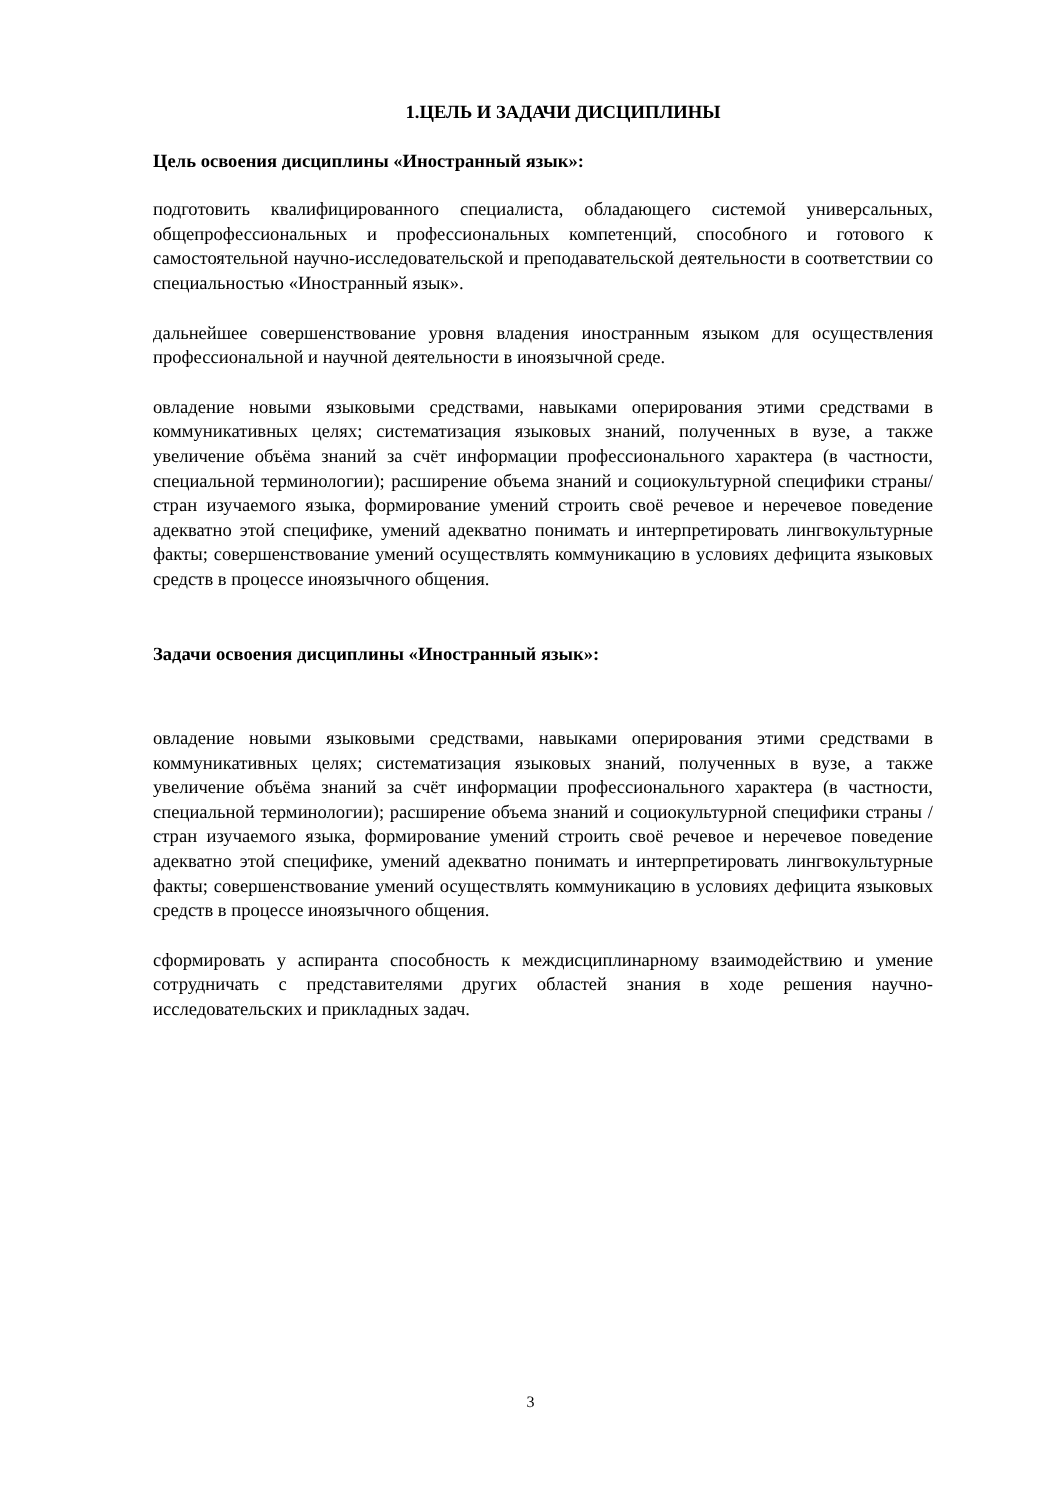1.ЦЕЛЬ И ЗАДАЧИ ДИСЦИПЛИНЫ
Цель освоения дисциплины «Иностранный язык»:
подготовить квалифицированного специалиста, обладающего системой универсальных, общепрофессиональных и профессиональных компетенций, способного и готового к самостоятельной научно-исследовательской и преподавательской деятельности в соответствии со специальностью «Иностранный язык».
дальнейшее совершенствование уровня владения иностранным языком для осуществления профессиональной и научной деятельности в иноязычной среде.
овладение новыми языковыми средствами, навыками оперирования этими средствами в коммуникативных целях; систематизация языковых знаний, полученных в вузе, а также увеличение объёма знаний за счёт информации профессионального характера (в частности, специальной терминологии); расширение объема знаний и социокультурной специфики страны/стран изучаемого языка, формирование умений строить своё речевое и неречевое поведение адекватно этой специфике, умений адекватно понимать и интерпретировать лингвокультурные факты; совершенствование умений осуществлять коммуникацию в условиях дефицита языковых средств в процессе иноязычного общения.
Задачи освоения дисциплины «Иностранный язык»:
овладение новыми языковыми средствами, навыками оперирования этими средствами в коммуникативных целях; систематизация языковых знаний, полученных в вузе, а также увеличение объёма знаний за счёт информации профессионального характера (в частности, специальной терминологии); расширение объема знаний и социокультурной специфики страны / стран изучаемого языка, формирование умений строить своё речевое и неречевое поведение адекватно этой специфике, умений адекватно понимать и интерпретировать лингвокультурные факты; совершенствование умений осуществлять коммуникацию в условиях дефицита языковых средств в процессе иноязычного общения.
сформировать у аспиранта способность к междисциплинарному взаимодействию и умение сотрудничать с представителями других областей знания в ходе решения научно-исследовательских и прикладных задач.
3